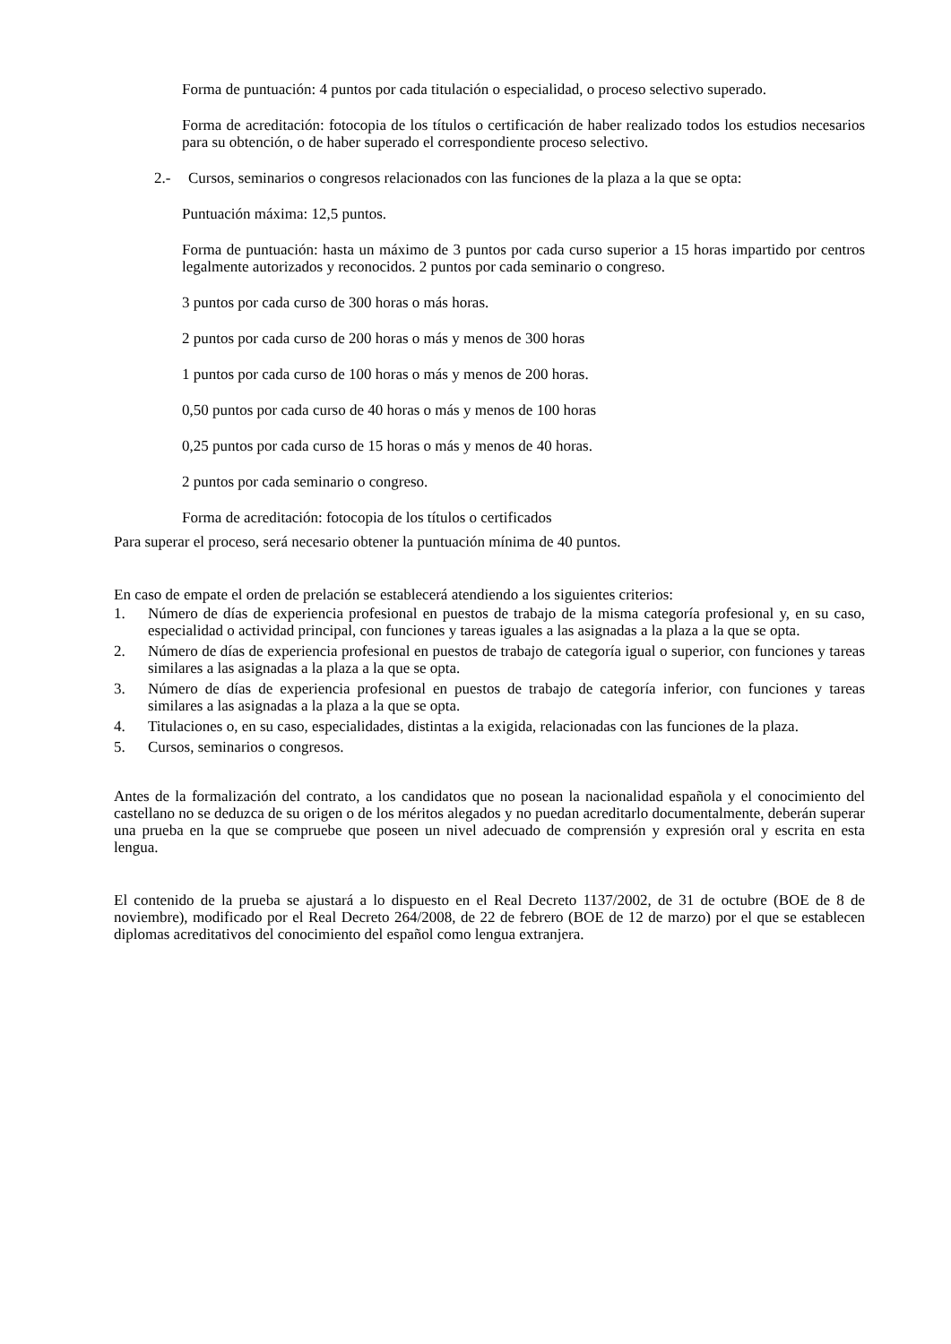Forma de puntuación: 4 puntos por cada titulación o especialidad, o proceso selectivo superado.
Forma de acreditación: fotocopia de los títulos o certificación de haber realizado todos los estudios necesarios para su obtención, o de haber superado el correspondiente proceso selectivo.
2.- Cursos, seminarios o congresos relacionados con las funciones de la plaza a la que se opta:
Puntuación máxima: 12,5 puntos.
Forma de puntuación: hasta un máximo de 3 puntos por cada curso superior a 15 horas impartido por centros legalmente autorizados y reconocidos. 2 puntos por cada seminario o congreso.
3 puntos por cada curso de 300 horas o más horas.
2 puntos por cada curso de 200 horas o más y menos de 300 horas
1 puntos por cada curso de 100 horas o más y menos de 200 horas.
0,50 puntos por cada curso de 40 horas o más y menos de 100 horas
0,25 puntos por cada curso de 15 horas o más y menos de 40 horas.
2 puntos por cada seminario o congreso.
Forma de acreditación: fotocopia de los títulos o certificados
Para superar el proceso, será necesario obtener la puntuación mínima de 40 puntos.
En caso de empate el orden de prelación se establecerá atendiendo a los siguientes criterios:
1. Número de días de experiencia profesional en puestos de trabajo de la misma categoría profesional y, en su caso, especialidad o actividad principal, con funciones y tareas iguales a las asignadas a la plaza a la que se opta.
2. Número de días de experiencia profesional en puestos de trabajo de categoría igual o superior, con funciones y tareas similares a las asignadas a la plaza a la que se opta.
3. Número de días de experiencia profesional en puestos de trabajo de categoría inferior, con funciones y tareas similares a las asignadas a la plaza a la que se opta.
4. Titulaciones o, en su caso, especialidades, distintas a la exigida, relacionadas con las funciones de la plaza.
5. Cursos, seminarios o congresos.
Antes de la formalización del contrato, a los candidatos que no posean la nacionalidad española y el conocimiento del castellano no se deduzca de su origen o de los méritos alegados y no puedan acreditarlo documentalmente, deberán superar una prueba en la que se compruebe que poseen un nivel adecuado de comprensión y expresión oral y escrita en esta lengua.
El contenido de la prueba se ajustará a lo dispuesto en el Real Decreto 1137/2002, de 31 de octubre (BOE de 8 de noviembre), modificado por el Real Decreto 264/2008, de 22 de febrero (BOE de 12 de marzo) por el que se establecen diplomas acreditativos del conocimiento del español como lengua extranjera.